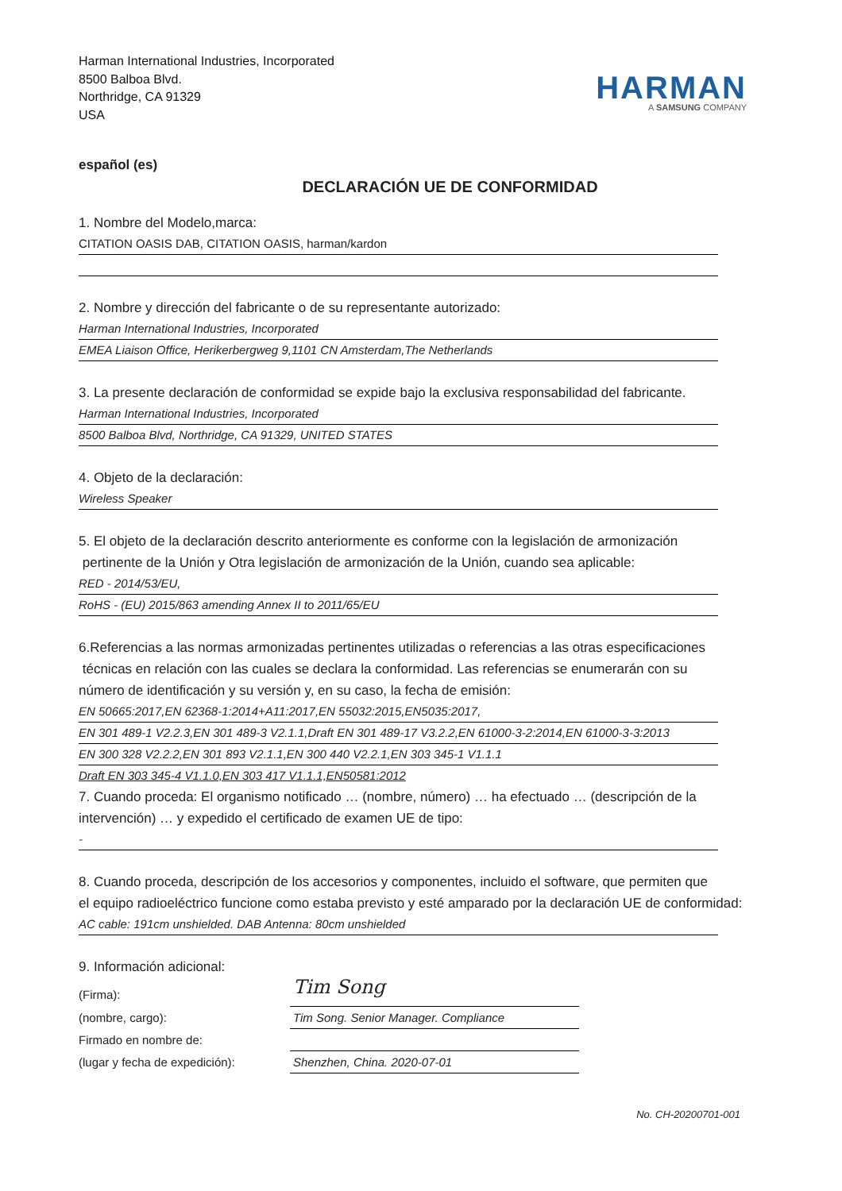Harman International Industries, Incorporated
8500 Balboa Blvd.
Northridge, CA 91329
USA
HARMAN
A SAMSUNG COMPANY
español (es)
DECLARACIÓN UE DE CONFORMIDAD
1. Nombre del Modelo,marca:
CITATION OASIS DAB, CITATION OASIS, harman/kardon
2. Nombre y dirección del fabricante o de su representante autorizado:
Harman International Industries, Incorporated
EMEA Liaison Office, Herikerbergweg 9,1101 CN Amsterdam,The Netherlands
3. La presente declaración de conformidad se expide bajo la exclusiva responsabilidad del fabricante.
Harman International Industries, Incorporated
8500 Balboa Blvd, Northridge, CA 91329, UNITED STATES
4. Objeto de la declaración:
Wireless Speaker
5. El objeto de la declaración descrito anteriormente es conforme con la legislación de armonización
pertinente de la Unión y Otra legislación de armonización de la Unión, cuando sea aplicable:
RED - 2014/53/EU,
RoHS - (EU) 2015/863 amending Annex II to 2011/65/EU
6.Referencias a las normas armonizadas pertinentes utilizadas o referencias a las otras especificaciones
técnicas en relación con las cuales se declara la conformidad. Las referencias se enumerarán con su
número de identificación y su versión y, en su caso, la fecha de emisión:
EN 50665:2017,EN 62368-1:2014+A11:2017,EN 55032:2015,EN5035:2017,
EN 301 489-1 V2.2.3,EN 301 489-3 V2.1.1,Draft EN 301 489-17 V3.2.2,EN 61000-3-2:2014,EN 61000-3-3:2013
EN 300 328 V2.2.2,EN 301 893 V2.1.1,EN 300 440 V2.2.1,EN 303 345-1 V1.1.1
Draft EN 303 345-4 V1.1.0,EN 303 417 V1.1.1,EN50581:2012
7. Cuando proceda: El organismo notificado … (nombre, número) … ha efectuado … (descripción de la
intervención) … y expedido el certificado de examen UE de tipo:
-
8. Cuando proceda, descripción de los accesorios y componentes, incluido el software, que permiten que
el equipo radioeléctrico funcione como estaba previsto y esté amparado por la declaración UE de conformidad:
AC cable: 191cm unshielded. DAB Antenna: 80cm unshielded
9. Información adicional:
(Firma):
Tim Song
(nombre, cargo): Tim Song. Senior Manager. Compliance
Firmado en nombre de:
(lugar y fecha de expedición):
Shenzhen, China. 2020-07-01
No. CH-20200701-001